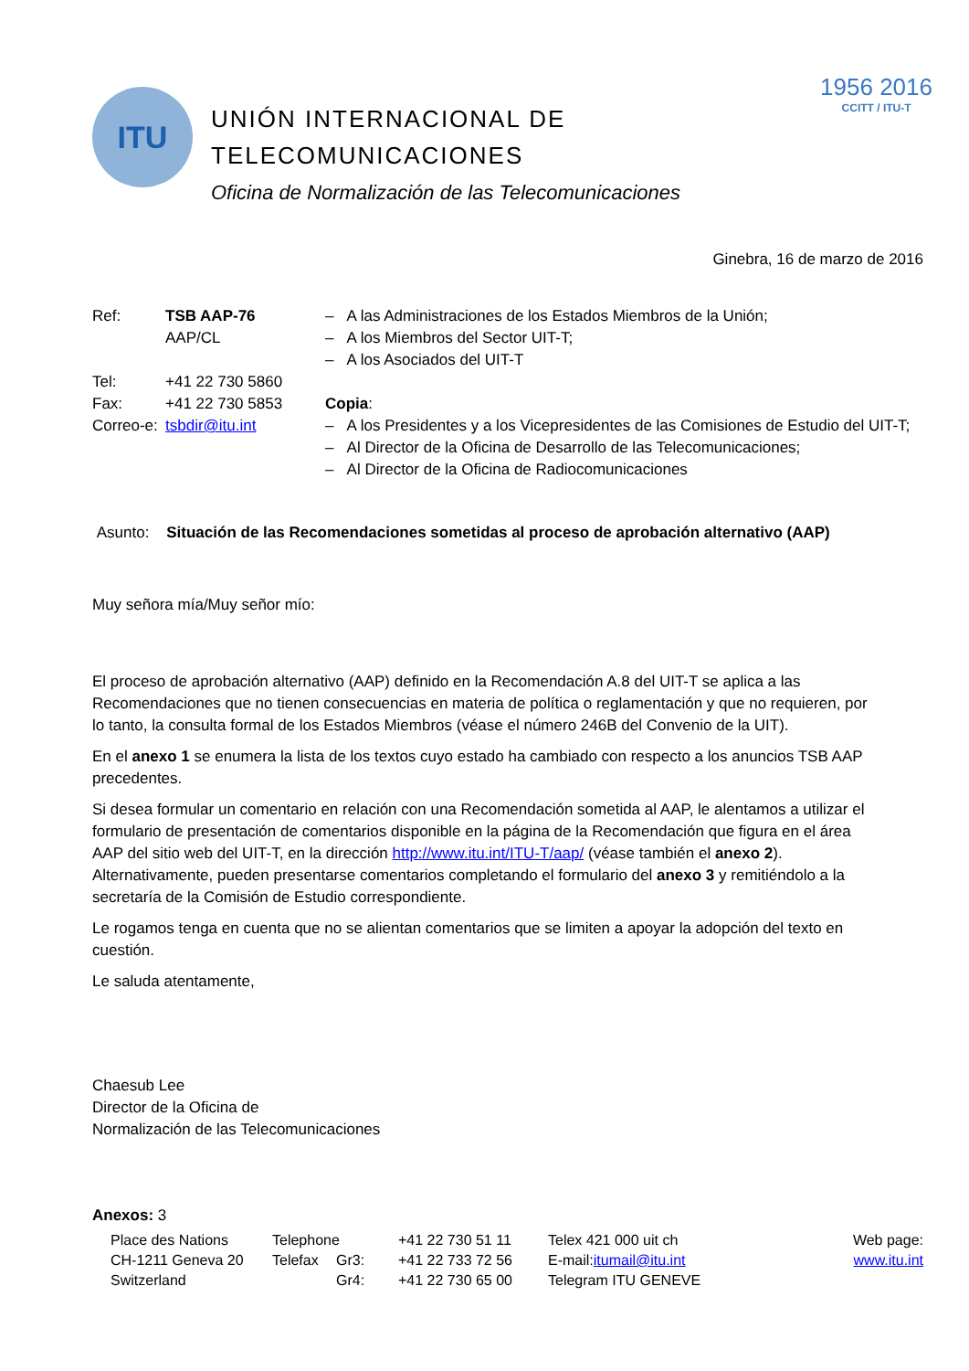ITU
UNIÓN INTERNACIONAL DE
TELECOMUNICACIONES
Oficina de Normalización de las Telecomunicaciones
1956 2016
CCITT / ITU-T
Ginebra, 16 de marzo de 2016
| Ref: | TSB AAP-76 AAP/CL |
| Tel: | +41 22 730 5860 |
| Fax: | +41 22 730 5853 |
| Correo-e: | tsbdir@itu.int |
– A las Administraciones de los Estados Miembros de la Unión;
– A los Miembros del Sector UIT-T;
– A los Asociados del UIT-T
Copia:
– A los Presidentes y a los Vicepresidentes de las Comisiones de Estudio del UIT-T;
– Al Director de la Oficina de Desarrollo de las Telecomunicaciones;
– Al Director de la Oficina de Radiocomunicaciones
Asunto: Situación de las Recomendaciones sometidas al proceso de aprobación alternativo (AAP)
Muy señora mía/Muy señor mío:
El proceso de aprobación alternativo (AAP) definido en la Recomendación A.8 del UIT-T se aplica a las Recomendaciones que no tienen consecuencias en materia de política o reglamentación y que no requieren, por lo tanto, la consulta formal de los Estados Miembros (véase el número 246B del Convenio de la UIT).
En el anexo 1 se enumera la lista de los textos cuyo estado ha cambiado con respecto a los anuncios TSB AAP precedentes.
Si desea formular un comentario en relación con una Recomendación sometida al AAP, le alentamos a utilizar el formulario de presentación de comentarios disponible en la página de la Recomendación que figura en el área AAP del sitio web del UIT-T, en la dirección http://www.itu.int/ITU-T/aap/ (véase también el anexo 2). Alternativamente, pueden presentarse comentarios completando el formulario del anexo 3 y remitiéndolo a la secretaría de la Comisión de Estudio correspondiente.
Le rogamos tenga en cuenta que no se alientan comentarios que se limiten a apoyar la adopción del texto en cuestión.
Le saluda atentamente,
Chaesub Lee
Director de la Oficina de
Normalización de las Telecomunicaciones
Anexos: 3
Place des Nations
CH-1211 Geneva 20
Switzerland
Telephone
Telefax
Gr3:
Gr4:
+41 22 730 51 11
+41 22 733 72 56
+41 22 730 65 00
Telex 421 000 uit ch
E-mail:itumail@itu.int
Telegram ITU GENEVE
Web page:
www.itu.int